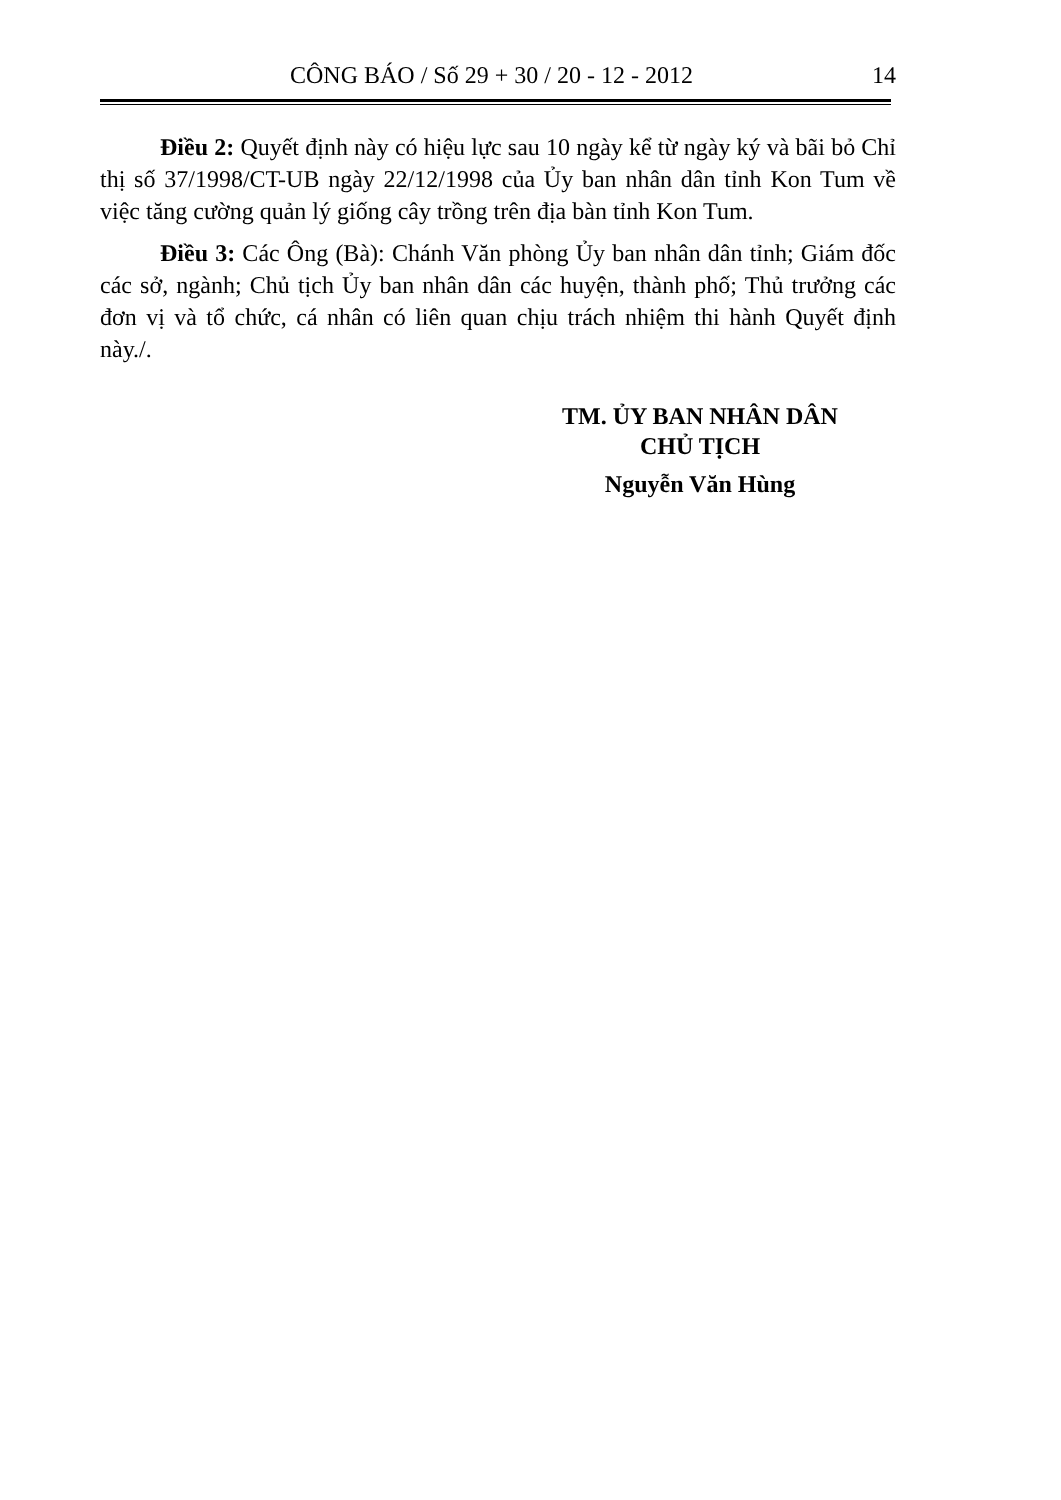CÔNG BÁO / Số 29 + 30 / 20 - 12 - 2012 14
Điều 2: Quyết định này có hiệu lực sau 10 ngày kể từ ngày ký và bãi bỏ Chỉ thị số 37/1998/CT-UB ngày 22/12/1998 của Ủy ban nhân dân tỉnh Kon Tum về việc tăng cường quản lý giống cây trồng trên địa bàn tỉnh Kon Tum.
Điều 3: Các Ông (Bà): Chánh Văn phòng Ủy ban nhân dân tỉnh; Giám đốc các sở, ngành; Chủ tịch Ủy ban nhân dân các huyện, thành phố; Thủ trưởng các đơn vị và tổ chức, cá nhân có liên quan chịu trách nhiệm thi hành Quyết định này./.
TM. ỦY BAN NHÂN DÂN
CHỦ TỊCH
Nguyễn Văn Hùng